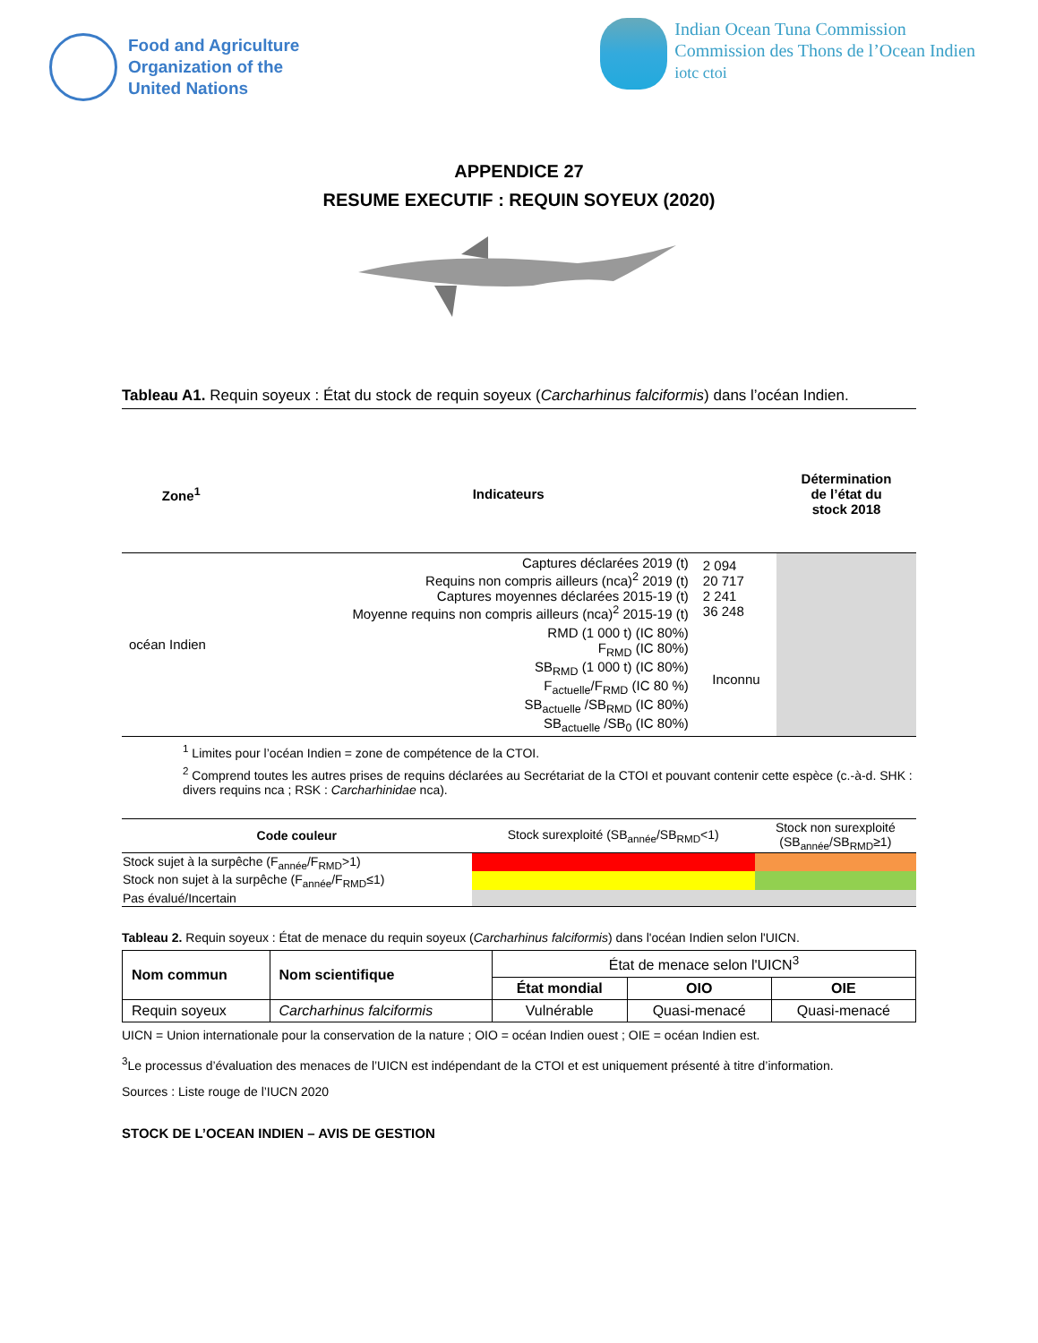Food and Agriculture
Organization of the
United Nations
Indian Ocean Tuna Commission
Commission des Thons de l’Ocean Indien
iotc ctoi
APPENDICE 27
RESUME EXECUTIF : REQUIN SOYEUX (2020)
Tableau A1. Requin soyeux : État du stock de requin soyeux (Carcharhinus falciformis) dans l’océan Indien.
| Zone<sup>1</sup> | Indicateurs | | Détermination de l’état du stock 2018 |
| --- | --- | --- | --- |
| océan Indien | Captures déclarées 2019 (t) Requins non compris ailleurs (nca)<sup>2</sup> 2019 (t) Captures moyennes déclarées 2015-19 (t) Moyenne requins non compris ailleurs (nca)<sup>2</sup> 2015-19 (t) | 2 094 20 717 2 241 36 248 | |
| | RMD (1 000 t) (IC 80%) F<sub>RMD</sub> (IC 80%) SB<sub>RMD</sub> (1 000 t) (IC 80%) F<sub>actuelle</sub>/F<sub>RMD</sub> (IC 80 %) SB<sub>actuelle</sub> /SB<sub>RMD</sub> (IC 80%) SB<sub>actuelle</sub> /SB<sub>0</sub> (IC 80%) | Inconnu | |
<sup>1</sup> Limites pour l’océan Indien = zone de compétence de la CTOI.
<sup>2</sup> Comprend toutes les autres prises de requins déclarées au Secrétariat de la CTOI et pouvant contenir cette espèce (c.-à-d. SHK : divers requins nca ; RSK : Carcharhinidae nca).
| Code couleur | Stock surexploité (SB<sub>année</sub>/SB<sub>RMD</sub><1) | Stock non surexploité (SB<sub>année</sub>/SB<sub>RMD</sub>≥1) |
| Stock sujet à la surpêche (F<sub>année</sub>/F<sub>RMD</sub>>1) | | |
| Stock non sujet à la surpêche (F<sub>année</sub>/F<sub>RMD</sub>≤1) | | |
| Pas évalué/Incertain | | |
Tableau 2. Requin soyeux : État de menace du requin soyeux (Carcharhinus falciformis) dans l'océan Indien selon l'UICN.
| Nom commun | Nom scientifique | État de menace selon l'UICN<sup>3</sup> | | |
| | | État mondial | OIO | OIE |
| Requin soyeux | Carcharhinus falciformis | Vulnérable | Quasi-menacé | Quasi-menacé |
UICN = Union internationale pour la conservation de la nature ; OIO = océan Indien ouest ; OIE = océan Indien est.
<sup>3</sup> Le processus d’évaluation des menaces de l’UICN est indépendant de la CTOI et est uniquement présenté à titre d’information.
Sources : Liste rouge de l’IUCN 2020
STOCK DE L’OCEAN INDIEN – AVIS DE GESTION